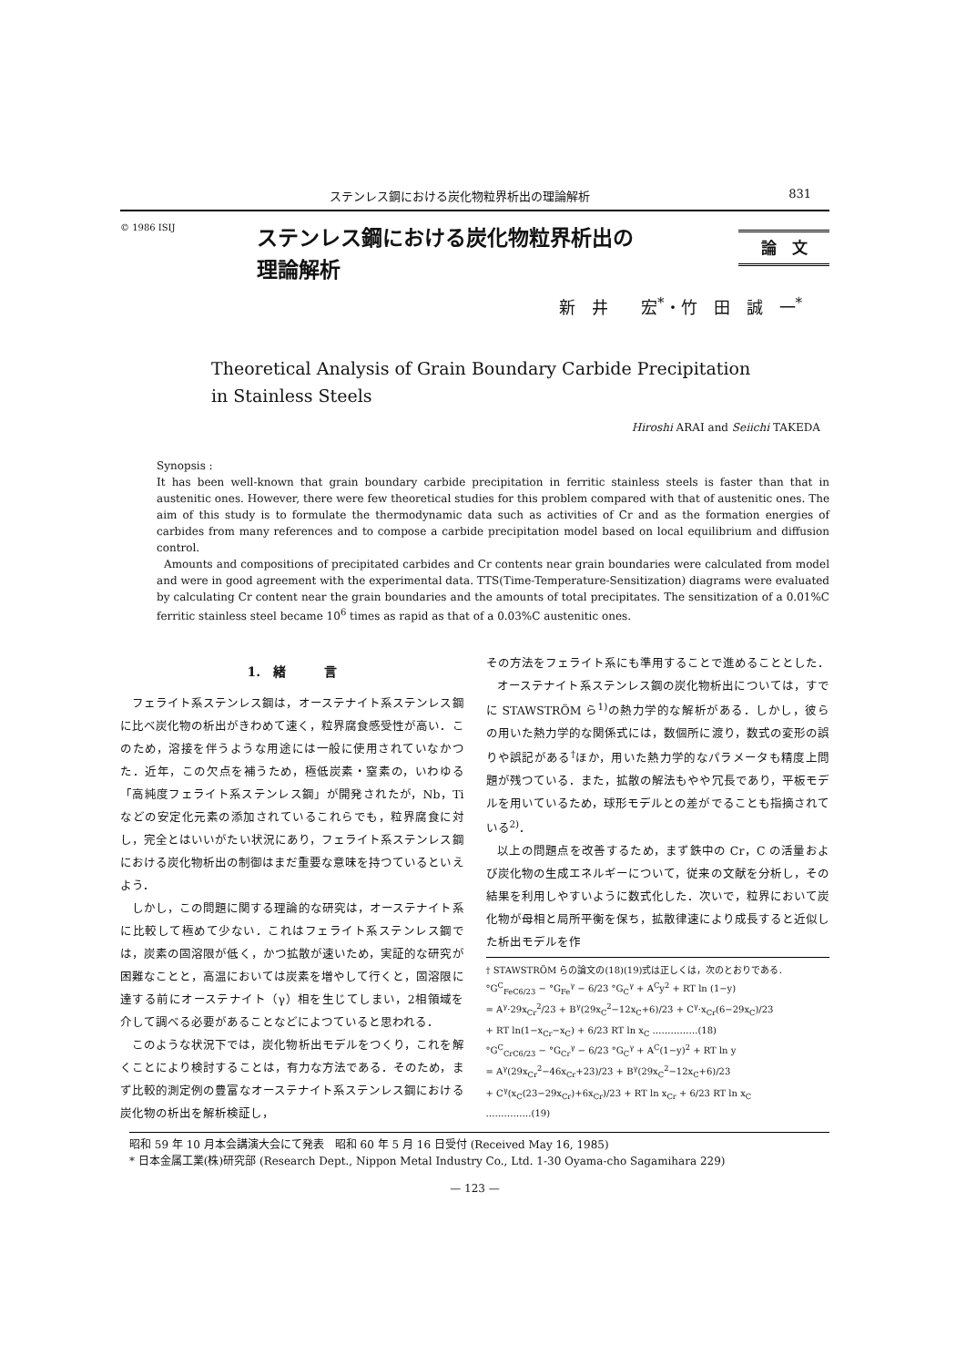ステンレス鋼における炭化物粒界析出の理論解析 831
© 1986 ISIJ
ステンレス鋼における炭化物粒界析出の
理論解析
論　文
新　井　　宏<sup>*</sup>・竹　田　誠　一<sup>*</sup>
Theoretical Analysis of Grain Boundary Carbide Precipitation
in Stainless Steels
Hiroshi ARAI and Seiichi TAKEDA
Synopsis :
It has been well-known that grain boundary carbide precipitation in ferritic stainless steels is faster than that in austenitic ones. However, there were few theoretical studies for this problem compared with that of austenitic ones. The aim of this study is to formulate the thermodynamic data such as activities of Cr and as the formation energies of carbides from many references and to compose a carbide precipitation model based on local equilibrium and diffusion control.
Amounts and compositions of precipitated carbides and Cr contents near grain boundaries were calculated from model and were in good agreement with the experimental data. TTS(Time-Temperature-Sensitization) diagrams were evaluated by calculating Cr content near the grain boundaries and the amounts of total precipitates. The sensitization of a 0.01%C ferritic stainless steel became 10<sup>6</sup> times as rapid as that of a 0.03%C austenitic ones.
1.　緒　　　言
フェライト系ステンレス鋼は，オーステナイト系ステンレス鋼に比べ炭化物の析出がきわめて速く，粒界腐食感受性が高い．このため，溶接を伴うような用途には一般に使用されていなかつた．近年，この欠点を補うため，極低炭素・窒素の，いわゆる「高純度フェライト系ステンレス鋼」が開発されたが，Nb，Ti などの安定化元素の添加されているこれらでも，粒界腐食に対し，完全とはいいがたい状況にあり，フェライト系ステンレス鋼における炭化物析出の制御はまだ重要な意味を持つているといえよう．
しかし，この問題に関する理論的な研究は，オーステナイト系に比較して極めて少ない．これはフェライト系ステンレス鋼では，炭素の固溶限が低く，かつ拡散が速いため，実証的な研究が困難なことと，高温においては炭素を増やして行くと，固溶限に達する前にオーステナイト（γ）相を生じてしまい，2相領域を介して調べる必要があることなどによつていると思われる．
このような状況下では，炭化物析出モデルをつくり，これを解くことにより検討することは，有力な方法である．そのため，まず比較的測定例の豊富なオーステナイト系ステンレス鋼における炭化物の析出を解析検証し，
その方法をフェライト系にも準用することで進めることとした．
オーステナイト系ステンレス鋼の炭化物析出については，すでに STAWSTRÖM ら<sup>1)</sup>の熱力学的な解析がある．しかし，彼らの用いた熱力学的な関係式には，数個所に渡り，数式の変形の誤りや誤記がある<sup>†</sup>ほか，用いた熱力学的なパラメータも精度上問題が残つている．また，拡散の解法もやや冗長であり，平板モデルを用いているため，球形モデルとの差がでることも指摘されている<sup>2)</sup>．
以上の問題点を改善するため，まず鉄中の Cr，C の活量および炭化物の生成エネルギーについて，従来の文献を分析し，その結果を利用しやすいように数式化した．次いで，粒界において炭化物が母相と局所平衡を保ち，拡散律速により成長すると近似した析出モデルを作
† STAWSTRÖM らの論文の(18)(19)式は正しくは，次のとおりである．
°G<sup>C</sup><sub>FeC6/23</sub> − °G<sub>Fe</sub><sup>γ</sup> − 6/23 °G<sub>C</sub><sup>γ</sup> + A<sup>C</sup>y<sup>2</sup> + RT ln (1−y)
= A<sup>γ</sup>·29x<sub>Cr</sub><sup>2</sup>/23 + B<sup>γ</sup>(29x<sub>C</sub><sup>2</sup>−12x<sub>C</sub>+6)/23 + C<sup>γ</sup>·x<sub>Cr</sub>(6−29x<sub>C</sub>)/23
+ RT ln(1−x<sub>Cr</sub>−x<sub>C</sub>) + 6/23 RT ln x<sub>C</sub> ……………(18)
°G<sup>C</sup><sub>CrC6/23</sub> − °G<sub>Cr</sub><sup>γ</sup> − 6/23 °G<sub>C</sub><sup>γ</sup> + A<sup>C</sup>(1−y)<sup>2</sup> + RT ln y
= A<sup>γ</sup>(29x<sub>Cr</sub><sup>2</sup>−46x<sub>Cr</sub>+23)/23 + B<sup>γ</sup>(29x<sub>C</sub><sup>2</sup>−12x<sub>C</sub>+6)/23
+ C<sup>γ</sup>(x<sub>C</sub>(23−29x<sub>Cr</sub>)+6x<sub>Cr</sub>)/23 + RT ln x<sub>Cr</sub> + 6/23 RT ln x<sub>C</sub>
……………(19)
昭和 59 年 10 月本会講演大会にて発表　昭和 60 年 5 月 16 日受付 (Received May 16, 1985)
* 日本金属工業(株)研究部 (Research Dept., Nippon Metal Industry Co., Ltd. 1-30 Oyama-cho Sagamihara 229)
— 123 —